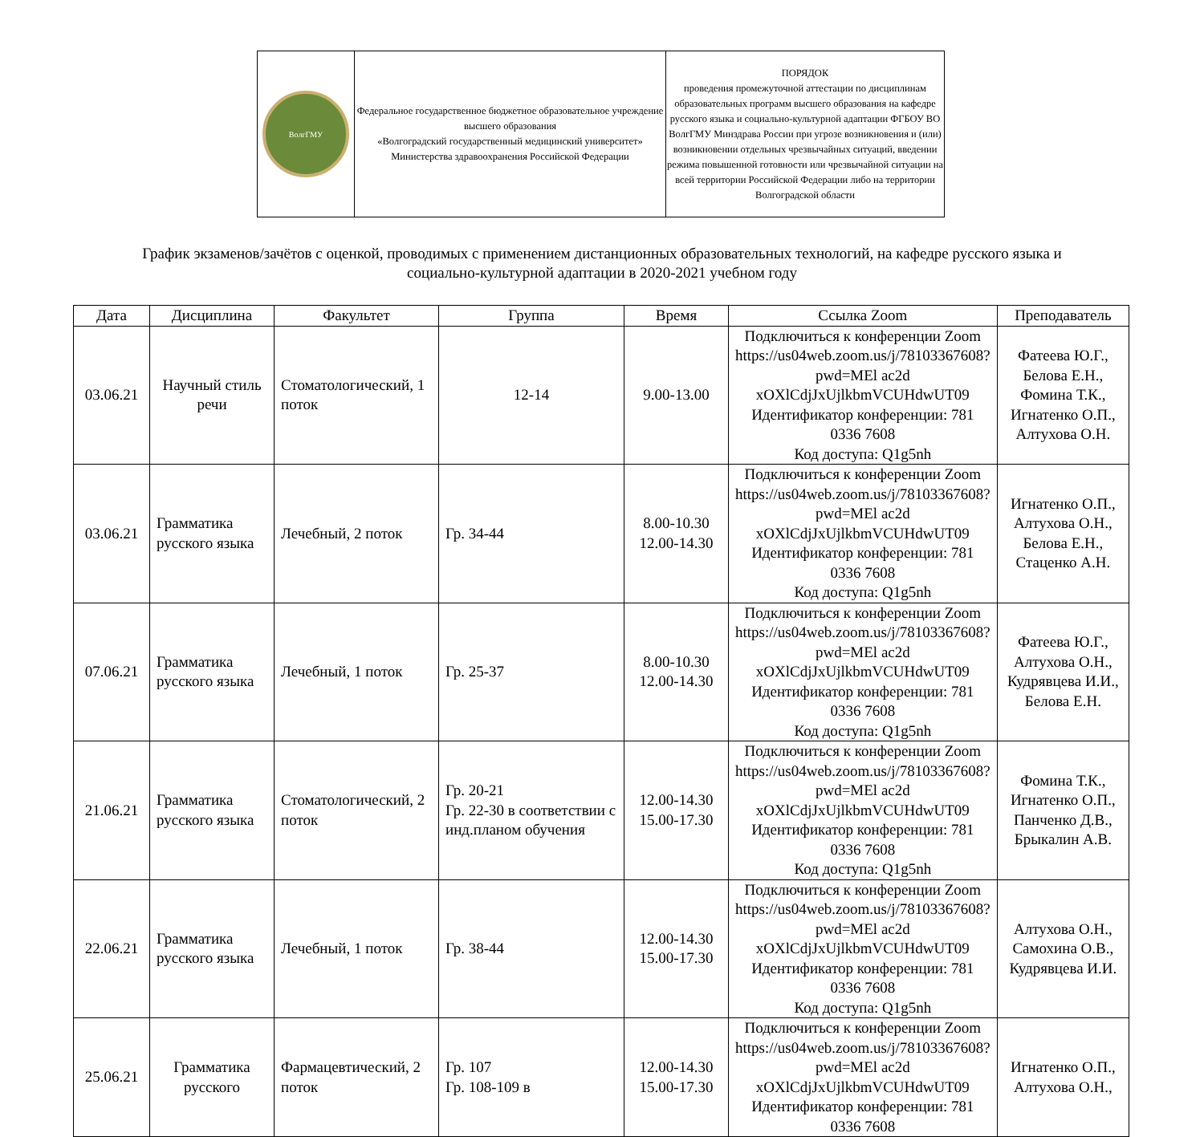| ВолгГМУ | Федеральное государственное бюджетное образовательное учреждение высшего образования «Волгоградский государственный медицинский университет» Министерства здравоохранения Российской Федерации | ПОРЯДОК проведения промежуточной аттестации по дисциплинам образовательных программ высшего образования на кафедре русского языка и социально-культурной адаптации ФГБОУ ВО ВолгГМУ Минздрава России при угрозе возникновения и (или) возникновении отдельных чрезвычайных ситуаций, введении режима повышенной готовности или чрезвычайной ситуации на всей территории Российской Федерации либо на территории Волгоградской области |
График экзаменов/зачётов с оценкой, проводимых с применением дистанционных образовательных технологий, на кафедре русского языка и
социально-культурной адаптации в 2020-2021 учебном году
| Дата | Дисциплина | Факультет | Группа | Время | Ссылка Zoom | Преподаватель |
| --- | --- | --- | --- | --- | --- | --- |
| 03.06.21 | Научный стиль речи | Стоматологический, 1 поток | 12-14 | 9.00-13.00 | Подключиться к конференции Zoom https://us04web.zoom.us/j/78103367608?pwd=MEl ac2d xOXlCdjJxUjlkbmVCUHdwUT09 Идентификатор конференции: 781 0336 7608 Код доступа: Q1g5nh | Фатеева Ю.Г., Белова Е.Н., Фомина Т.К., Игнатенко О.П., Алтухова О.Н. |
| 03.06.21 | Грамматика русского языка | Лечебный, 2 поток | Гр. 34-44 | 8.00-10.30 12.00-14.30 | Подключиться к конференции Zoom https://us04web.zoom.us/j/78103367608?pwd=MEl ac2d xOXlCdjJxUjlkbmVCUHdwUT09 Идентификатор конференции: 781 0336 7608 Код доступа: Q1g5nh | Игнатенко О.П., Алтухова О.Н., Белова Е.Н., Стаценко А.Н. |
| 07.06.21 | Грамматика русского языка | Лечебный, 1 поток | Гр. 25-37 | 8.00-10.30 12.00-14.30 | Подключиться к конференции Zoom https://us04web.zoom.us/j/78103367608?pwd=MEl ac2d xOXlCdjJxUjlkbmVCUHdwUT09 Идентификатор конференции: 781 0336 7608 Код доступа: Q1g5nh | Фатеева Ю.Г., Алтухова О.Н., Кудрявцева И.И., Белова Е.Н. |
| 21.06.21 | Грамматика русского языка | Стоматологический, 2 поток | Гр. 20-21 Гр. 22-30 в соответствии с инд.планом обучения | 12.00-14.30 15.00-17.30 | Подключиться к конференции Zoom https://us04web.zoom.us/j/78103367608?pwd=MEl ac2d xOXlCdjJxUjlkbmVCUHdwUT09 Идентификатор конференции: 781 0336 7608 Код доступа: Q1g5nh | Фомина Т.К., Игнатенко О.П., Панченко Д.В., Брыкалин А.В. |
| 22.06.21 | Грамматика русского языка | Лечебный, 1 поток | Гр. 38-44 | 12.00-14.30 15.00-17.30 | Подключиться к конференции Zoom https://us04web.zoom.us/j/78103367608?pwd=MEl ac2d xOXlCdjJxUjlkbmVCUHdwUT09 Идентификатор конференции: 781 0336 7608 Код доступа: Q1g5nh | Алтухова О.Н., Самохина О.В., Кудрявцева И.И. |
| 25.06.21 | Грамматика русского | Фармацевтический, 2 поток | Гр. 107 Гр. 108-109 в | 12.00-14.30 15.00-17.30 | Подключиться к конференции Zoom https://us04web.zoom.us/j/78103367608?pwd=MEl ac2d xOXlCdjJxUjlkbmVCUHdwUT09 Идентификатор конференции: 781 0336 7608 | Игнатенко О.П., Алтухова О.Н., |